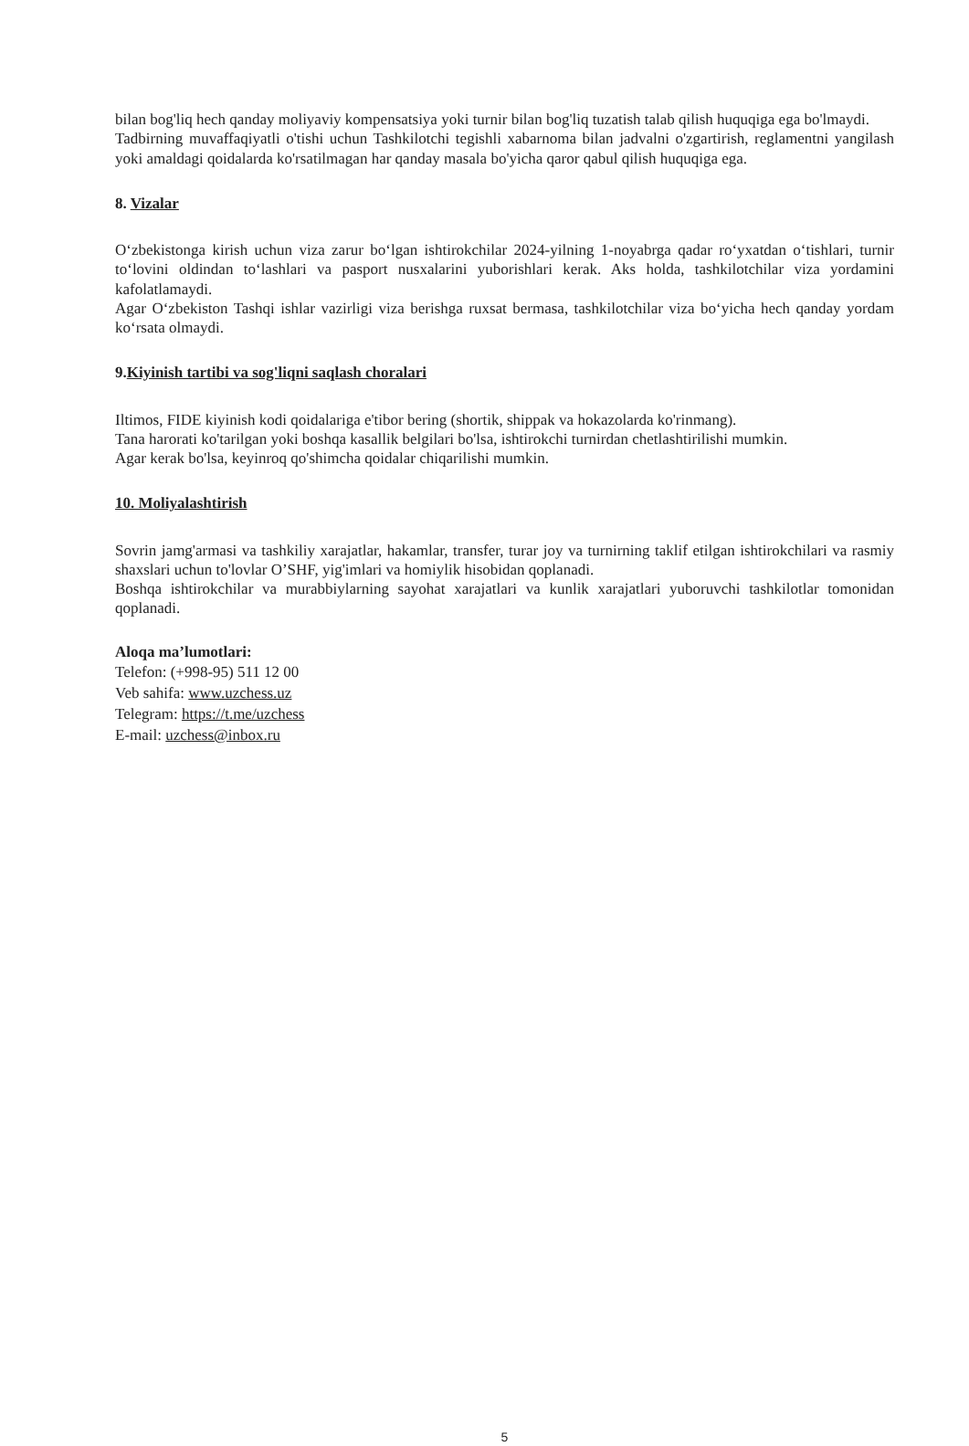bilan bog'liq hech qanday moliyaviy kompensatsiya yoki turnir bilan bog'liq tuzatish talab qilish huquqiga ega bo'lmaydi.
Tadbirning muvaffaqiyatli o'tishi uchun Tashkilotchi tegishli xabarnoma bilan jadvalni o'zgartirish, reglamentni yangilash yoki amaldagi qoidalarda ko'rsatilmagan har qanday masala bo'yicha qaror qabul qilish huquqiga ega.
8. Vizalar
O‘zbekistonga kirish uchun viza zarur bo‘lgan ishtirokchilar 2024-yilning 1-noyabrga qadar ro‘yxatdan o‘tishlari, turnir to‘lovini oldindan to‘lashlari va pasport nusxalarini yuborishlari kerak. Aks holda, tashkilotchilar viza yordamini kafolatlamaydi.
Agar O‘zbekiston Tashqi ishlar vazirligi viza berishga ruxsat bermasa, tashkilotchilar viza bo‘yicha hech qanday yordam ko‘rsata olmaydi.
9.Kiyinish tartibi va sog'liqni saqlash choralari
Iltimos, FIDE kiyinish kodi qoidalariga e'tibor bering (shortik, shippak va hokazolarda ko'rinmang).
Tana harorati ko'tarilgan yoki boshqa kasallik belgilari bo'lsa, ishtirokchi turnirdan chetlashtirilishi mumkin.
Agar kerak bo'lsa, keyinroq qo'shimcha qoidalar chiqarilishi mumkin.
10. Moliyalashtirish
Sovrin jamg'armasi va tashkiliy xarajatlar, hakamlar, transfer, turar joy va turnirning taklif etilgan ishtirokchilari va rasmiy shaxslari uchun to'lovlar O’SHF, yig'imlari va homiylik hisobidan qoplanadi.
Boshqa ishtirokchilar va murabbiylarning sayohat xarajatlari va kunlik xarajatlari yuboruvchi tashkilotlar tomonidan qoplanadi.
Aloqa ma’lumotlari:
Telefon: (+998-95) 511 12 00
Veb sahifa: www.uzchess.uz
Telegram: https://t.me/uzchess
E-mail: uzchess@inbox.ru
5